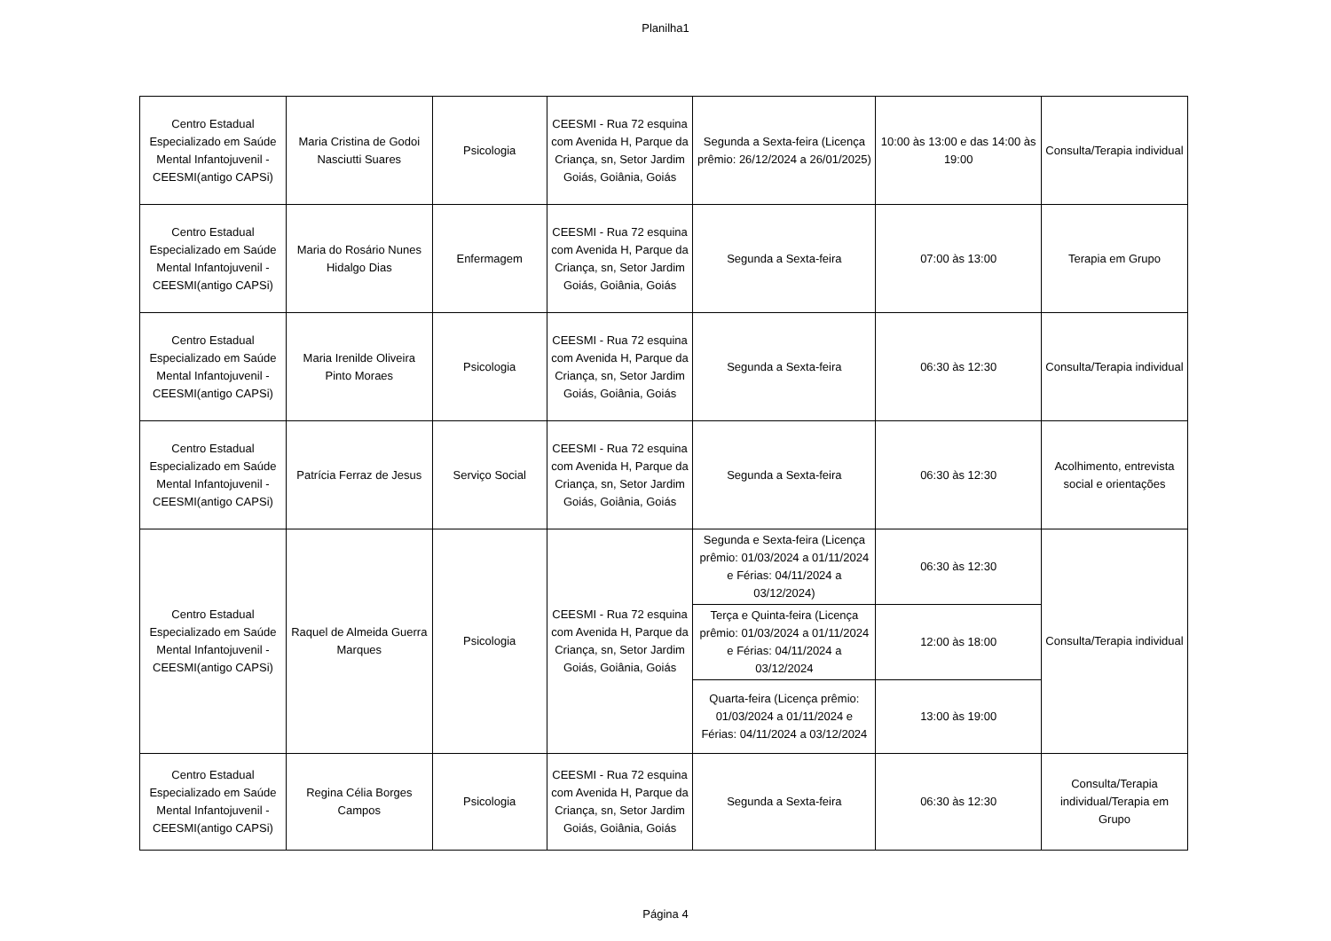Planilha1
| Centro Estadual Especializado em Saúde Mental Infantojuvenil - CEESMI(antigo CAPSi) | Maria Cristina de Godoi Nasciutti Suares | Psicologia | CEESMI - Rua 72 esquina com Avenida H, Parque da Criança, sn, Setor Jardim Goiás, Goiânia, Goiás | Segunda a Sexta-feira (Licença prêmio: 26/12/2024 a 26/01/2025) | 10:00 às 13:00 e das 14:00 às 19:00 | Consulta/Terapia individual |
| Centro Estadual Especializado em Saúde Mental Infantojuvenil - CEESMI(antigo CAPSi) | Maria do Rosário Nunes Hidalgo Dias | Enfermagem | CEESMI - Rua 72 esquina com Avenida H, Parque da Criança, sn, Setor Jardim Goiás, Goiânia, Goiás | Segunda a Sexta-feira | 07:00 às 13:00 | Terapia em Grupo |
| Centro Estadual Especializado em Saúde Mental Infantojuvenil - CEESMI(antigo CAPSi) | Maria Irenilde Oliveira Pinto Moraes | Psicologia | CEESMI - Rua 72 esquina com Avenida H, Parque da Criança, sn, Setor Jardim Goiás, Goiânia, Goiás | Segunda a Sexta-feira | 06:30 às 12:30 | Consulta/Terapia individual |
| Centro Estadual Especializado em Saúde Mental Infantojuvenil - CEESMI(antigo CAPSi) | Patrícia Ferraz de Jesus | Serviço Social | CEESMI - Rua 72 esquina com Avenida H, Parque da Criança, sn, Setor Jardim Goiás, Goiânia, Goiás | Segunda a Sexta-feira | 06:30 às 12:30 | Acolhimento, entrevista social e orientações |
| Centro Estadual Especializado em Saúde Mental Infantojuvenil - CEESMI(antigo CAPSi) | Raquel de Almeida Guerra Marques | Psicologia | CEESMI - Rua 72 esquina com Avenida H, Parque da Criança, sn, Setor Jardim Goiás, Goiânia, Goiás | Segunda e Sexta-feira (Licença prêmio: 01/03/2024 a 01/11/2024 e Férias: 04/11/2024 a 03/12/2024) | 06:30 às 12:30 | Consulta/Terapia individual |
| | | | | Terça e Quinta-feira (Licença prêmio: 01/03/2024 a 01/11/2024 e Férias: 04/11/2024 a 03/12/2024 | 12:00 às 18:00 | |
| | | | | Quarta-feira (Licença prêmio: 01/03/2024 a 01/11/2024 e Férias: 04/11/2024 a 03/12/2024 | 13:00 às 19:00 | |
| Centro Estadual Especializado em Saúde Mental Infantojuvenil - CEESMI(antigo CAPSi) | Regina Célia Borges Campos | Psicologia | CEESMI - Rua 72 esquina com Avenida H, Parque da Criança, sn, Setor Jardim Goiás, Goiânia, Goiás | Segunda a Sexta-feira | 06:30 às 12:30 | Consulta/Terapia individual/Terapia em Grupo |
Página 4